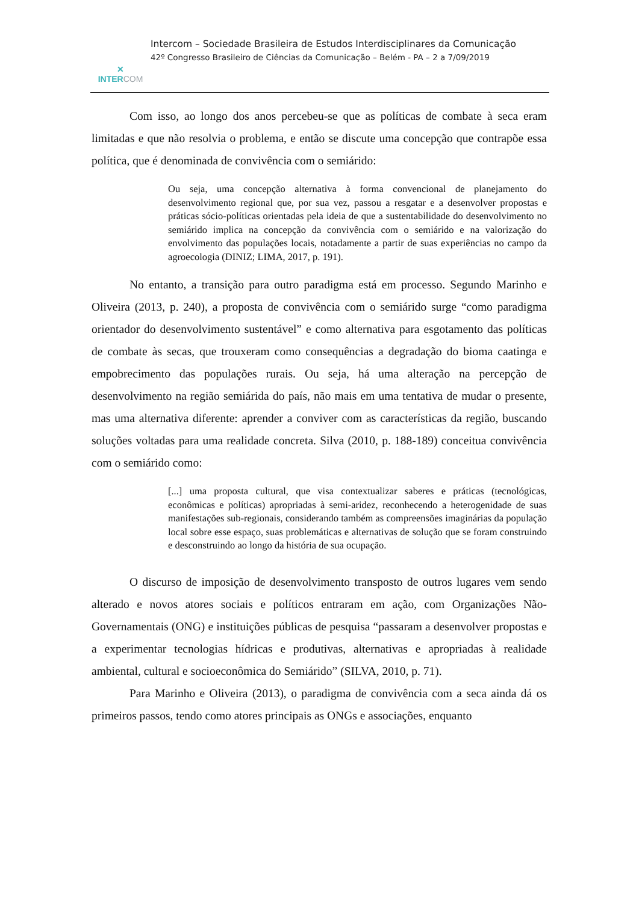✕
INTERCOM
Intercom – Sociedade Brasileira de Estudos Interdisciplinares da Comunicação
42º Congresso Brasileiro de Ciências da Comunicação – Belém - PA – 2 a 7/09/2019
Com isso, ao longo dos anos percebeu-se que as políticas de combate à seca eram limitadas e que não resolvia o problema, e então se discute uma concepção que contrapõe essa política, que é denominada de convivência com o semiárido:
Ou seja, uma concepção alternativa à forma convencional de planejamento do desenvolvimento regional que, por sua vez, passou a resgatar e a desenvolver propostas e práticas sócio-políticas orientadas pela ideia de que a sustentabilidade do desenvolvimento no semiárido implica na concepção da convivência com o semiárido e na valorização do envolvimento das populações locais, notadamente a partir de suas experiências no campo da agroecologia (DINIZ; LIMA, 2017, p. 191).
No entanto, a transição para outro paradigma está em processo. Segundo Marinho e Oliveira (2013, p. 240), a proposta de convivência com o semiárido surge “como paradigma orientador do desenvolvimento sustentável” e como alternativa para esgotamento das políticas de combate às secas, que trouxeram como consequências a degradação do bioma caatinga e empobrecimento das populações rurais. Ou seja, há uma alteração na percepção de desenvolvimento na região semiárida do país, não mais em uma tentativa de mudar o presente, mas uma alternativa diferente: aprender a conviver com as características da região, buscando soluções voltadas para uma realidade concreta. Silva (2010, p. 188-189) conceitua convivência com o semiárido como:
[...] uma proposta cultural, que visa contextualizar saberes e práticas (tecnológicas, econômicas e políticas) apropriadas à semi-aridez, reconhecendo a heterogenidade de suas manifestações sub-regionais, considerando também as compreensões imaginárias da população local sobre esse espaço, suas problemáticas e alternativas de solução que se foram construindo e desconstruindo ao longo da história de sua ocupação.
O discurso de imposição de desenvolvimento transposto de outros lugares vem sendo alterado e novos atores sociais e políticos entraram em ação, com Organizações Não-Governamentais (ONG) e instituições públicas de pesquisa “passaram a desenvolver propostas e a experimentar tecnologias hídricas e produtivas, alternativas e apropriadas à realidade ambiental, cultural e socioeconômica do Semiárido” (SILVA, 2010, p. 71).
Para Marinho e Oliveira (2013), o paradigma de convivência com a seca ainda dá os primeiros passos, tendo como atores principais as ONGs e associações, enquanto